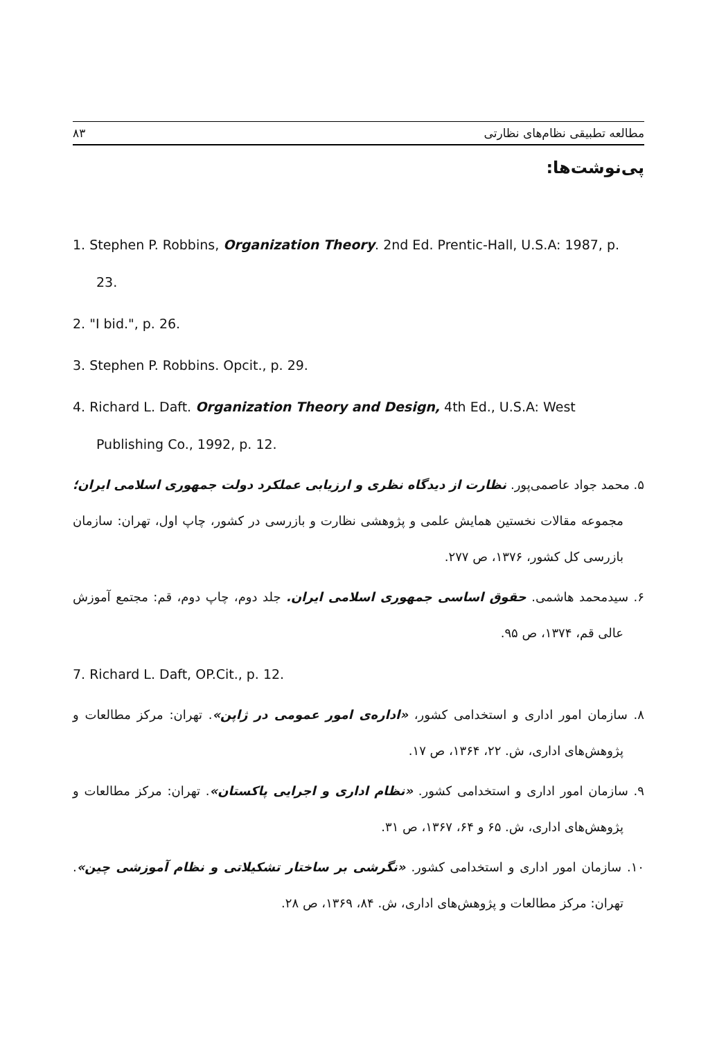مطالعه تطبیقی نظام‌های نظارتی ۸۳
پی‌نوشت‌ها:
1. Stephen P. Robbins, Organization Theory. 2nd Ed. Prentic-Hall, U.S.A: 1987, p. 23.
2. "I bid.", p. 26.
3. Stephen P. Robbins. Opcit., p. 29.
4. Richard L. Daft. Organization Theory and Design, 4th Ed., U.S.A: West Publishing Co., 1992, p. 12.
۵. محمد جواد عاصمی‌پور. نظارت از دیدگاه نظری و ارزیابی عملکرد دولت جمهوری اسلامی ایران؛ مجموعه مقالات نخستین همایش علمی و پژوهشی نظارت و بازرسی در کشور، چاپ اول، تهران: سازمان بازرسی کل کشور، ۱۳۷۶، ص ۲۷۷.
۶. سیدمحمد هاشمی. حقوق اساسی جمهوری اسلامی ایران. جلد دوم، چاپ دوم، قم: مجتمع آموزش عالی قم، ۱۳۷۴، ص ۹۵.
7. Richard L. Daft, OP.Cit., p. 12.
۸. سازمان امور اداری و استخدامی کشور، «اداره‌ی امور عمومی در ژاپن». تهران: مرکز مطالعات و پژوهش‌های اداری، ش. ۲۲، ۱۳۶۴، ص ۱۷.
۹. سازمان امور اداری و استخدامی کشور. «نظام اداری و اجرایی پاکستان». تهران: مرکز مطالعات و پژوهش‌های اداری، ش. ۶۵ و ۶۴، ۱۳۶۷، ص ۳۱.
۱۰. سازمان امور اداری و استخدامی کشور. «نگرشی بر ساختار تشکیلاتی و نظام آموزشی چین». تهران: مرکز مطالعات و پژوهش‌های اداری، ش. ۸۴، ۱۳۶۹، ص ۲۸.